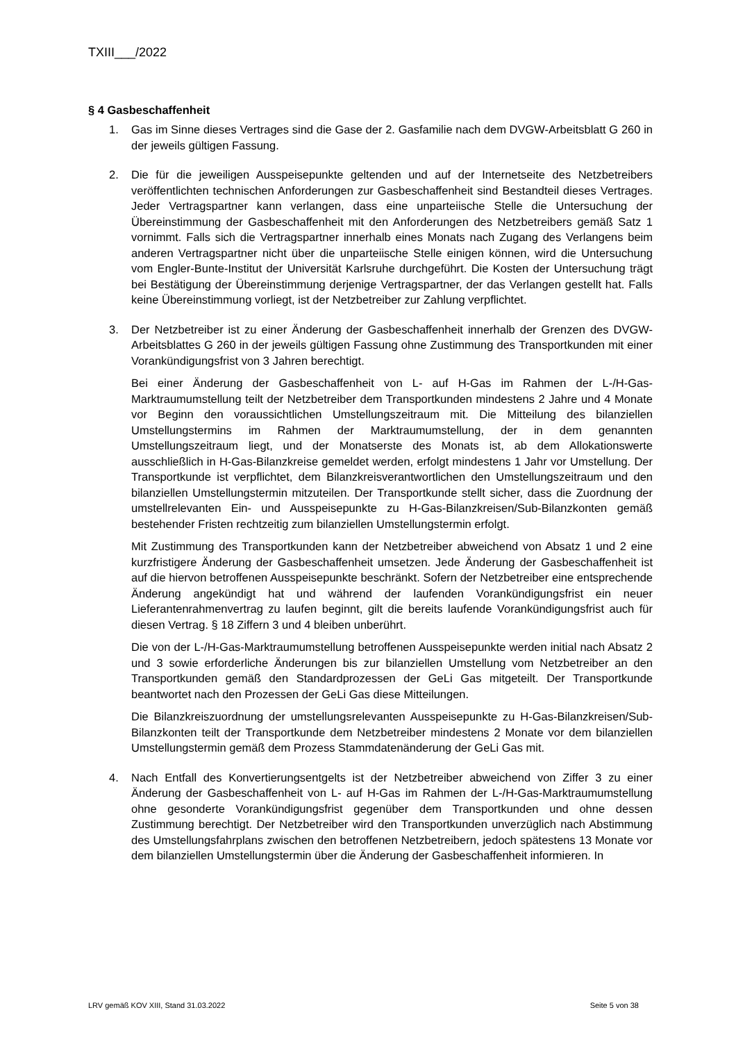TXIII___/2022
§ 4 Gasbeschaffenheit
1. Gas im Sinne dieses Vertrages sind die Gase der 2. Gasfamilie nach dem DVGW-Arbeitsblatt G 260 in der jeweils gültigen Fassung.
2. Die für die jeweiligen Ausspeisepunkte geltenden und auf der Internetseite des Netzbetreibers veröffentlichten technischen Anforderungen zur Gasbeschaffenheit sind Bestandteil dieses Vertrages. Jeder Vertragspartner kann verlangen, dass eine unparteiische Stelle die Untersuchung der Übereinstimmung der Gasbeschaffenheit mit den Anforderungen des Netzbetreibers gemäß Satz 1 vornimmt. Falls sich die Vertragspartner innerhalb eines Monats nach Zugang des Verlangens beim anderen Vertragspartner nicht über die unparteiische Stelle einigen können, wird die Untersuchung vom Engler-Bunte-Institut der Universität Karlsruhe durchgeführt. Die Kosten der Untersuchung trägt bei Bestätigung der Übereinstimmung derjenige Vertragspartner, der das Verlangen gestellt hat. Falls keine Übereinstimmung vorliegt, ist der Netzbetreiber zur Zahlung verpflichtet.
3. Der Netzbetreiber ist zu einer Änderung der Gasbeschaffenheit innerhalb der Grenzen des DVGW-Arbeitsblattes G 260 in der jeweils gültigen Fassung ohne Zustimmung des Transportkunden mit einer Vorankündigungsfrist von 3 Jahren berechtigt.
Bei einer Änderung der Gasbeschaffenheit von L- auf H-Gas im Rahmen der L-/H-Gas-Marktraumumstellung teilt der Netzbetreiber dem Transportkunden mindestens 2 Jahre und 4 Monate vor Beginn den voraussichtlichen Umstellungszeitraum mit. Die Mitteilung des bilanziellen Umstellungstermins im Rahmen der Marktraumumstellung, der in dem genannten Umstellungszeitraum liegt, und der Monatserste des Monats ist, ab dem Allokationswerte ausschließlich in H-Gas-Bilanzkreise gemeldet werden, erfolgt mindestens 1 Jahr vor Umstellung. Der Transportkunde ist verpflichtet, dem Bilanzkreisverantwortlichen den Umstellungszeitraum und den bilanziellen Umstellungstermin mitzuteilen. Der Transportkunde stellt sicher, dass die Zuordnung der umstellrelevanten Ein- und Ausspeisepunkte zu H-Gas-Bilanzkreisen/Sub-Bilanzkonten gemäß bestehender Fristen rechtzeitig zum bilanziellen Umstellungstermin erfolgt.
Mit Zustimmung des Transportkunden kann der Netzbetreiber abweichend von Absatz 1 und 2 eine kurzfristigere Änderung der Gasbeschaffenheit umsetzen. Jede Änderung der Gasbeschaffenheit ist auf die hiervon betroffenen Ausspeisepunkte beschränkt. Sofern der Netzbetreiber eine entsprechende Änderung angekündigt hat und während der laufenden Vorankündigungsfrist ein neuer Lieferantenrahmenvertrag zu laufen beginnt, gilt die bereits laufende Vorankündigungsfrist auch für diesen Vertrag. § 18 Ziffern 3 und 4 bleiben unberührt.
Die von der L-/H-Gas-Marktraumumstellung betroffenen Ausspeisepunkte werden initial nach Absatz 2 und 3 sowie erforderliche Änderungen bis zur bilanziellen Umstellung vom Netzbetreiber an den Transportkunden gemäß den Standardprozessen der GeLi Gas mitgeteilt. Der Transportkunde beantwortet nach den Prozessen der GeLi Gas diese Mitteilungen.
Die Bilanzkreiszuordnung der umstellungsrelevanten Ausspeisepunkte zu H-Gas-Bilanzkreisen/Sub-Bilanzkonten teilt der Transportkunde dem Netzbetreiber mindestens 2 Monate vor dem bilanziellen Umstellungstermin gemäß dem Prozess Stammdatenänderung der GeLi Gas mit.
4. Nach Entfall des Konvertierungsentgelts ist der Netzbetreiber abweichend von Ziffer 3 zu einer Änderung der Gasbeschaffenheit von L- auf H-Gas im Rahmen der L-/H-Gas-Marktraumumstellung ohne gesonderte Vorankündigungsfrist gegenüber dem Transportkunden und ohne dessen Zustimmung berechtigt. Der Netzbetreiber wird den Transportkunden unverzüglich nach Abstimmung des Umstellungsfahrplans zwischen den betroffenen Netzbetreibern, jedoch spätestens 13 Monate vor dem bilanziellen Umstellungstermin über die Änderung der Gasbeschaffenheit informieren. In
LRV gemäß KOV XIII, Stand 31.03.2022 Seite 5 von 38